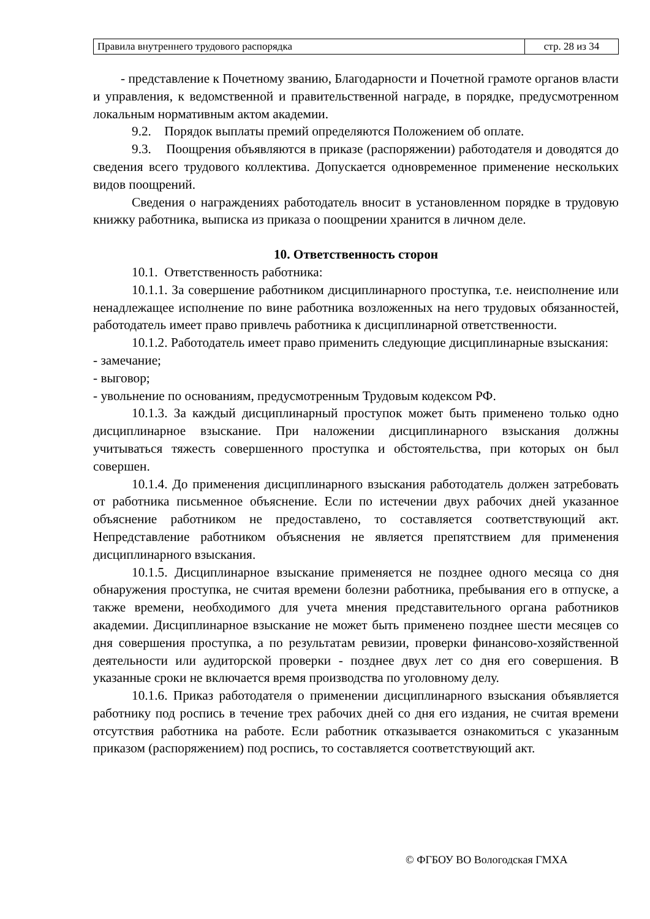| Правила внутреннего трудового распорядка | стр. 28 из 34 |
- представление к Почетному званию, Благодарности и Почетной грамоте органов власти и управления, к ведомственной и правительственной награде, в порядке, предусмотренном локальным нормативным актом академии.
9.2. Порядок выплаты премий определяются Положением об оплате.
9.3. Поощрения объявляются в приказе (распоряжении) работодателя и доводятся до сведения всего трудового коллектива. Допускается одновременное применение нескольких видов поощрений.
Сведения о награждениях работодатель вносит в установленном порядке в трудовую книжку работника, выписка из приказа о поощрении хранится в личном деле.
10. Ответственность сторон
10.1. Ответственность работника:
10.1.1. За совершение работником дисциплинарного проступка, т.е. неисполнение или ненадлежащее исполнение по вине работника возложенных на него трудовых обязанностей, работодатель имеет право привлечь работника к дисциплинарной ответственности.
10.1.2. Работодатель имеет право применить следующие дисциплинарные взыскания:
- замечание;
- выговор;
- увольнение по основаниям, предусмотренным Трудовым кодексом РФ.
10.1.3. За каждый дисциплинарный проступок может быть применено только одно дисциплинарное взыскание. При наложении дисциплинарного взыскания должны учитываться тяжесть совершенного проступка и обстоятельства, при которых он был совершен.
10.1.4. До применения дисциплинарного взыскания работодатель должен затребовать от работника письменное объяснение. Если по истечении двух рабочих дней указанное объяснение работником не предоставлено, то составляется соответствующий акт. Непредставление работником объяснения не является препятствием для применения дисциплинарного взыскания.
10.1.5. Дисциплинарное взыскание применяется не позднее одного месяца со дня обнаружения проступка, не считая времени болезни работника, пребывания его в отпуске, а также времени, необходимого для учета мнения представительного органа работников академии. Дисциплинарное взыскание не может быть применено позднее шести месяцев со дня совершения проступка, а по результатам ревизии, проверки финансово-хозяйственной деятельности или аудиторской проверки - позднее двух лет со дня его совершения. В указанные сроки не включается время производства по уголовному делу.
10.1.6. Приказ работодателя о применении дисциплинарного взыскания объявляется работнику под роспись в течение трех рабочих дней со дня его издания, не считая времени отсутствия работника на работе. Если работник отказывается ознакомиться с указанным приказом (распоряжением) под роспись, то составляется соответствующий акт.
© ФГБОУ ВО Вологодская ГМХА